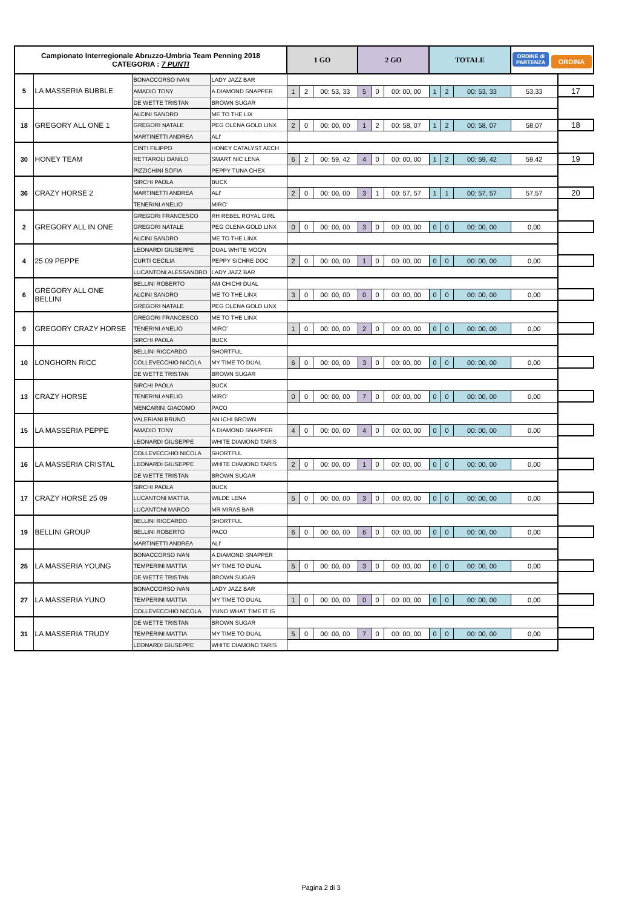| Campionato Interregionale Abruzzo-Umbria Team Penning 2018 CATEGORIA : 7 PUNTI | | | | 1 GO | | | 2 GO | | | TOTALE | | | ORDINE di PARTENZA ORDINA | |
| --- | --- | --- | --- | --- | --- | --- | --- | --- | --- | --- | --- | --- | --- | --- |
| 5 | LA MASSERIA BUBBLE | BONACCORSO IVAN | LADY JAZZ BAR | | | | | | | | | | | |
| | | AMADIO TONY | A DIAMOND SNAPPER | 1 | 2 | 00: 53, 33 | 5 | 0 | 00: 00, 00 | 1 | 2 | 00: 53, 33 | 53,33 | 17 |
| | | DE WETTE TRISTAN | BROWN SUGAR | | | | | | | | | | | |
| 18 | GREGORY ALL ONE 1 | ALCINI SANDRO | ME TO THE LIX | | | | | | | | | | | |
| | | GREGORI NATALE | PEG OLENA GOLD LINX | 2 | 0 | 00: 00, 00 | 1 | 2 | 00: 58, 07 | 1 | 2 | 00: 58, 07 | 58,07 | 18 |
| | | MARTINETTI ANDREA | ALI' | | | | | | | | | | | |
| 30 | HONEY TEAM | CINTI FILIPPO | HONEY CATALYST AECH | | | | | | | | | | | |
| | | RETTAROLI DANILO | SMART NIC LENA | 6 | 2 | 00: 59, 42 | 4 | 0 | 00: 00, 00 | 1 | 2 | 00: 59, 42 | 59,42 | 19 |
| | | PIZZICHINI SOFIA | PEPPY TUNA CHEX | | | | | | | | | | | |
| 36 | CRAZY HORSE 2 | SIRCHI PAOLA | BUCK | | | | | | | | | | | |
| | | MARTINETTI ANDREA | ALI' | 2 | 0 | 00: 00, 00 | 3 | 1 | 00: 57, 57 | 1 | 1 | 00: 57, 57 | 57,57 | 20 |
| | | TENERINI ANELIO | MIRO' | | | | | | | | | | | |
| 2 | GREGORY ALL IN ONE | GREGORI FRANCESCO | RH REBEL ROYAL GIRL | | | | | | | | | | | |
| | | GREGORI NATALE | PEG OLENA GOLD LINX | 0 | 0 | 00: 00, 00 | 3 | 0 | 00: 00, 00 | 0 | 0 | 00: 00, 00 | 0,00 | |
| | | ALCINI SANDRO | ME TO THE LINX | | | | | | | | | | | |
| 4 | 25 09 PEPPE | LEONARDI GIUSEPPE | DUAL WHITE MOON | | | | | | | | | | | |
| | | CURTI CECILIA | PEPPY SICHRE DOC | 2 | 0 | 00: 00, 00 | 1 | 0 | 00: 00, 00 | 0 | 0 | 00: 00, 00 | 0,00 | |
| | | LUCANTONI ALESSANDRO | LADY JAZZ BAR | | | | | | | | | | | |
| 6 | GREGORY ALL ONE BELLINI | BELLINI ROBERTO | AM CHICHI DUAL | | | | | | | | | | | |
| | | ALCINI SANDRO | ME TO THE LINX | 3 | 0 | 00: 00, 00 | 0 | 0 | 00: 00, 00 | 0 | 0 | 00: 00, 00 | 0,00 | |
| | | GREGORI NATALE | PEG OLENA GOLD LINX | | | | | | | | | | | |
| 9 | GREGORY CRAZY HORSE | GREGORI FRANCESCO | ME TO THE LINX | | | | | | | | | | | |
| | | TENERINI ANELIO | MIRO' | 1 | 0 | 00: 00, 00 | 2 | 0 | 00: 00, 00 | 0 | 0 | 00: 00, 00 | 0,00 | |
| | | SIRCHI PAOLA | BUCK | | | | | | | | | | | |
| 10 | LONGHORN RICC | BELLINI RICCARDO | SHORTFUL | | | | | | | | | | | |
| | | COLLEVECCHIO NICOLA | MY TIME TO DUAL | 6 | 0 | 00: 00, 00 | 3 | 0 | 00: 00, 00 | 0 | 0 | 00: 00, 00 | 0,00 | |
| | | DE WETTE TRISTAN | BROWN SUGAR | | | | | | | | | | | |
| 13 | CRAZY HORSE | SIRCHI PAOLA | BUCK | | | | | | | | | | | |
| | | TENERINI ANELIO | MIRO' | 0 | 0 | 00: 00, 00 | 7 | 0 | 00: 00, 00 | 0 | 0 | 00: 00, 00 | 0,00 | |
| | | MENCARINI GIACOMO | PACO | | | | | | | | | | | |
| 15 | LA MASSERIA PEPPE | VALERIANI BRUNO | AN ICHI BROWN | | | | | | | | | | | |
| | | AMADIO TONY | A DIAMOND SNAPPER | 4 | 0 | 00: 00, 00 | 4 | 0 | 00: 00, 00 | 0 | 0 | 00: 00, 00 | 0,00 | |
| | | LEONARDI GIUSEPPE | WHITE DIAMOND TARIS | | | | | | | | | | | |
| 16 | LA MASSERIA CRISTAL | COLLEVECCHIO NICOLA | SHORTFUL | | | | | | | | | | | |
| | | LEONARDI GIUSEPPE | WHITE DIAMOND TARIS | 2 | 0 | 00: 00, 00 | 1 | 0 | 00: 00, 00 | 0 | 0 | 00: 00, 00 | 0,00 | |
| | | DE WETTE TRISTAN | BROWN SUGAR | | | | | | | | | | | |
| 17 | CRAZY HORSE 25 09 | SIRCHI PAOLA | BUCK | | | | | | | | | | | |
| | | LUCANTONI MATTIA | WILDE LENA | 5 | 0 | 00: 00, 00 | 3 | 0 | 00: 00, 00 | 0 | 0 | 00: 00, 00 | 0,00 | |
| | | LUCANTONI MARCO | MR MIRAS BAR | | | | | | | | | | | |
| 19 | BELLINI GROUP | BELLINI RICCARDO | SHORTFUL | | | | | | | | | | | |
| | | BELLINI ROBERTO | PACO | 6 | 0 | 00: 00, 00 | 6 | 0 | 00: 00, 00 | 0 | 0 | 00: 00, 00 | 0,00 | |
| | | MARTINETTI ANDREA | ALI' | | | | | | | | | | | |
| 25 | LA MASSERIA YOUNG | BONACCORSO IVAN | A DIAMOND SNAPPER | | | | | | | | | | | |
| | | TEMPERINI MATTIA | MY TIME TO DUAL | 5 | 0 | 00: 00, 00 | 3 | 0 | 00: 00, 00 | 0 | 0 | 00: 00, 00 | 0,00 | |
| | | DE WETTE TRISTAN | BROWN SUGAR | | | | | | | | | | | |
| 27 | LA MASSERIA YUNO | BONACCORSO IVAN | LADY JAZZ BAR | | | | | | | | | | | |
| | | TEMPERINI MATTIA | MY TIME TO DUAL | 1 | 0 | 00: 00, 00 | 0 | 0 | 00: 00, 00 | 0 | 0 | 00: 00, 00 | 0,00 | |
| | | COLLEVECCHIO NICOLA | YUNO WHAT TIME IT IS | | | | | | | | | | | |
| 31 | LA MASSERIA TRUDY | DE WETTE TRISTAN | BROWN SUGAR | | | | | | | | | | | |
| | | TEMPERINI MATTIA | MY TIME TO DUAL | 5 | 0 | 00: 00, 00 | 7 | 0 | 00: 00, 00 | 0 | 0 | 00: 00, 00 | 0,00 | |
| | | LEONARDI GIUSEPPE | WHITE DIAMOND TARIS | | | | | | | | | | | |
Pagina 2 di 3